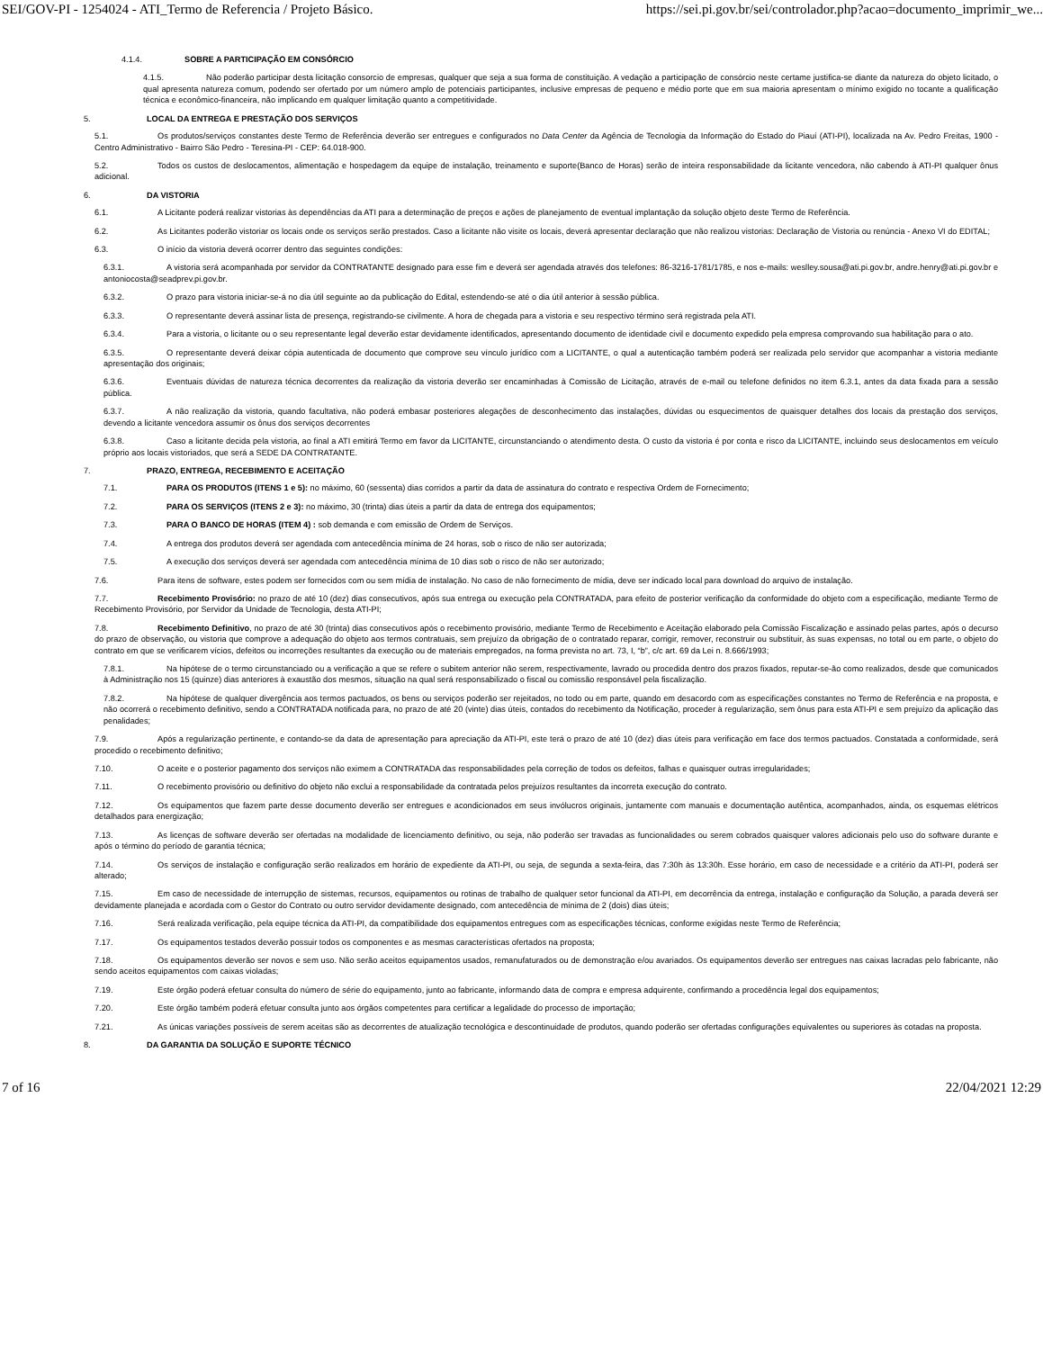SEI/GOV-PI - 1254024 - ATI_Termo de Referencia / Projeto Básico. https://sei.pi.gov.br/sei/controlador.php?acao=documento_imprimir_we...
4.1.4. SOBRE A PARTICIPAÇÃO EM CONSÓRCIO
4.1.5. Não poderão participar desta licitação consorcio de empresas, qualquer que seja a sua forma de constituição. A vedação a participação de consórcio neste certame justifica-se diante da natureza do objeto licitado, o qual apresenta natureza comum, podendo ser ofertado por um número amplo de potenciais participantes, inclusive empresas de pequeno e médio porte que em sua maioria apresentam o mínimo exigido no tocante a qualificação técnica e econômico-financeira, não implicando em qualquer limitação quanto a competitividade.
5. LOCAL DA ENTREGA E PRESTAÇÃO DOS SERVIÇOS
5.1. Os produtos/serviços constantes deste Termo de Referência deverão ser entregues e configurados no Data Center da Agência de Tecnologia da Informação do Estado do Piauí (ATI-PI), localizada na Av. Pedro Freitas, 1900 - Centro Administrativo - Bairro São Pedro - Teresina-PI - CEP: 64.018-900.
5.2. Todos os custos de deslocamentos, alimentação e hospedagem da equipe de instalação, treinamento e suporte(Banco de Horas) serão de inteira responsabilidade da licitante vencedora, não cabendo à ATI-PI qualquer ônus adicional.
6. DA VISTORIA
6.1. A Licitante poderá realizar vistorias às dependências da ATI para a determinação de preços e ações de planejamento de eventual implantação da solução objeto deste Termo de Referência.
6.2. As Licitantes poderão vistoriar os locais onde os serviços serão prestados. Caso a licitante não visite os locais, deverá apresentar declaração que não realizou vistorias: Declaração de Vistoria ou renúncia - Anexo VI do EDITAL;
6.3. O início da vistoria deverá ocorrer dentro das seguintes condições:
6.3.1. A vistoria será acompanhada por servidor da CONTRATANTE designado para esse fim e deverá ser agendada através dos telefones: 86-3216-1781/1785, e nos e-mails: weslley.sousa@ati.pi.gov.br, andre.henry@ati.pi.gov.br e antoniocosta@seadprev.pi.gov.br.
6.3.2. O prazo para vistoria iniciar-se-á no dia útil seguinte ao da publicação do Edital, estendendo-se até o dia útil anterior à sessão pública.
6.3.3. O representante deverá assinar lista de presença, registrando-se civilmente. A hora de chegada para a vistoria e seu respectivo término será registrada pela ATI.
6.3.4. Para a vistoria, o licitante ou o seu representante legal deverão estar devidamente identificados, apresentando documento de identidade civil e documento expedido pela empresa comprovando sua habilitação para o ato.
6.3.5. O representante deverá deixar cópia autenticada de documento que comprove seu vínculo jurídico com a LICITANTE, o qual a autenticação também poderá ser realizada pelo servidor que acompanhar a vistoria mediante apresentação dos originais;
6.3.6. Eventuais dúvidas de natureza técnica decorrentes da realização da vistoria deverão ser encaminhadas à Comissão de Licitação, através de e-mail ou telefone definidos no item 6.3.1, antes da data fixada para a sessão pública.
6.3.7. A não realização da vistoria, quando facultativa, não poderá embasar posteriores alegações de desconhecimento das instalações, dúvidas ou esquecimentos de quaisquer detalhes dos locais da prestação dos serviços, devendo a licitante vencedora assumir os ônus dos serviços decorrentes
6.3.8. Caso a licitante decida pela vistoria, ao final a ATI emitirá Termo em favor da LICITANTE, circunstanciando o atendimento desta. O custo da vistoria é por conta e risco da LICITANTE, incluindo seus deslocamentos em veículo próprio aos locais vistoriados, que será a SEDE DA CONTRATANTE.
7. PRAZO, ENTREGA, RECEBIMENTO E ACEITAÇÃO
7.1. PARA OS PRODUTOS (ITENS 1 e 5): no máximo, 60 (sessenta) dias corridos a partir da data de assinatura do contrato e respectiva Ordem de Fornecimento;
7.2. PARA OS SERVIÇOS (ITENS 2 e 3): no máximo, 30 (trinta) dias úteis a partir da data de entrega dos equipamentos;
7.3. PARA O BANCO DE HORAS (ITEM 4) : sob demanda e com emissão de Ordem de Serviços.
7.4. A entrega dos produtos deverá ser agendada com antecedência mínima de 24 horas, sob o risco de não ser autorizada;
7.5. A execução dos serviços deverá ser agendada com antecedência mínima de 10 dias sob o risco de não ser autorizado;
7.6. Para itens de software, estes podem ser fornecidos com ou sem mídia de instalação. No caso de não fornecimento de mídia, deve ser indicado local para download do arquivo de instalação.
7.7. Recebimento Provisório: no prazo de até 10 (dez) dias consecutivos, após sua entrega ou execução pela CONTRATADA, para efeito de posterior verificação da conformidade do objeto com a especificação, mediante Termo de Recebimento Provisório, por Servidor da Unidade de Tecnologia, desta ATI-PI;
7.8. Recebimento Definitivo, no prazo de até 30 (trinta) dias consecutivos após o recebimento provisório, mediante Termo de Recebimento e Aceitação elaborado pela Comissão Fiscalização e assinado pelas partes, após o decurso do prazo de observação, ou vistoria que comprove a adequação do objeto aos termos contratuais, sem prejuízo da obrigação de o contratado reparar, corrigir, remover, reconstruir ou substituir, às suas expensas, no total ou em parte, o objeto do contrato em que se verificarem vícios, defeitos ou incorreções resultantes da execução ou de materiais empregados, na forma prevista no art. 73, I, “b”, c/c art. 69 da Lei n. 8.666/1993;
7.8.1. Na hipótese de o termo circunstanciado ou a verificação a que se refere o subitem anterior não serem, respectivamente, lavrado ou procedida dentro dos prazos fixados, reputar-se-ão como realizados, desde que comunicados à Administração nos 15 (quinze) dias anteriores à exaustão dos mesmos, situação na qual será responsabilizado o fiscal ou comissão responsável pela fiscalização.
7.8.2. Na hipótese de qualquer divergência aos termos pactuados, os bens ou serviços poderão ser rejeitados, no todo ou em parte, quando em desacordo com as especificações constantes no Termo de Referência e na proposta, e não ocorrerá o recebimento definitivo, sendo a CONTRATADA notificada para, no prazo de até 20 (vinte) dias úteis, contados do recebimento da Notificação, proceder à regularização, sem ônus para esta ATI-PI e sem prejuízo da aplicação das penalidades;
7.9. Após a regularização pertinente, e contando-se da data de apresentação para apreciação da ATI-PI, este terá o prazo de até 10 (dez) dias úteis para verificação em face dos termos pactuados. Constatada a conformidade, será procedido o recebimento definitivo;
7.10. O aceite e o posterior pagamento dos serviços não eximem a CONTRATADA das responsabilidades pela correção de todos os defeitos, falhas e quaisquer outras irregularidades;
7.11. O recebimento provisório ou definitivo do objeto não exclui a responsabilidade da contratada pelos prejuízos resultantes da incorreta execução do contrato.
7.12. Os equipamentos que fazem parte desse documento deverão ser entregues e acondicionados em seus invólucros originais, juntamente com manuais e documentação autêntica, acompanhados, ainda, os esquemas elétricos detalhados para energização;
7.13. As licenças de software deverão ser ofertadas na modalidade de licenciamento definitivo, ou seja, não poderão ser travadas as funcionalidades ou serem cobrados quaisquer valores adicionais pelo uso do software durante e após o término do período de garantia técnica;
7.14. Os serviços de instalação e configuração serão realizados em horário de expediente da ATI-PI, ou seja, de segunda a sexta-feira, das 7:30h às 13:30h. Esse horário, em caso de necessidade e a critério da ATI-PI, poderá ser alterado;
7.15. Em caso de necessidade de interrupção de sistemas, recursos, equipamentos ou rotinas de trabalho de qualquer setor funcional da ATI-PI, em decorrência da entrega, instalação e configuração da Solução, a parada deverá ser devidamente planejada e acordada com o Gestor do Contrato ou outro servidor devidamente designado, com antecedência de mínima de 2 (dois) dias úteis;
7.16. Será realizada verificação, pela equipe técnica da ATI-PI, da compatibilidade dos equipamentos entregues com as especificações técnicas, conforme exigidas neste Termo de Referência;
7.17. Os equipamentos testados deverão possuir todos os componentes e as mesmas características ofertados na proposta;
7.18. Os equipamentos deverão ser novos e sem uso. Não serão aceitos equipamentos usados, remanufaturados ou de demonstração e/ou avariados. Os equipamentos deverão ser entregues nas caixas lacradas pelo fabricante, não sendo aceitos equipamentos com caixas violadas;
7.19. Este órgão poderá efetuar consulta do número de série do equipamento, junto ao fabricante, informando data de compra e empresa adquirente, confirmando a procedência legal dos equipamentos;
7.20. Este órgão também poderá efetuar consulta junto aos órgãos competentes para certificar a legalidade do processo de importação;
7.21. As únicas variações possíveis de serem aceitas são as decorrentes de atualização tecnológica e descontinuidade de produtos, quando poderão ser ofertadas configurações equivalentes ou superiores às cotadas na proposta.
8. DA GARANTIA DA SOLUÇÃO E SUPORTE TÉCNICO
7 of 16 22/04/2021 12:29